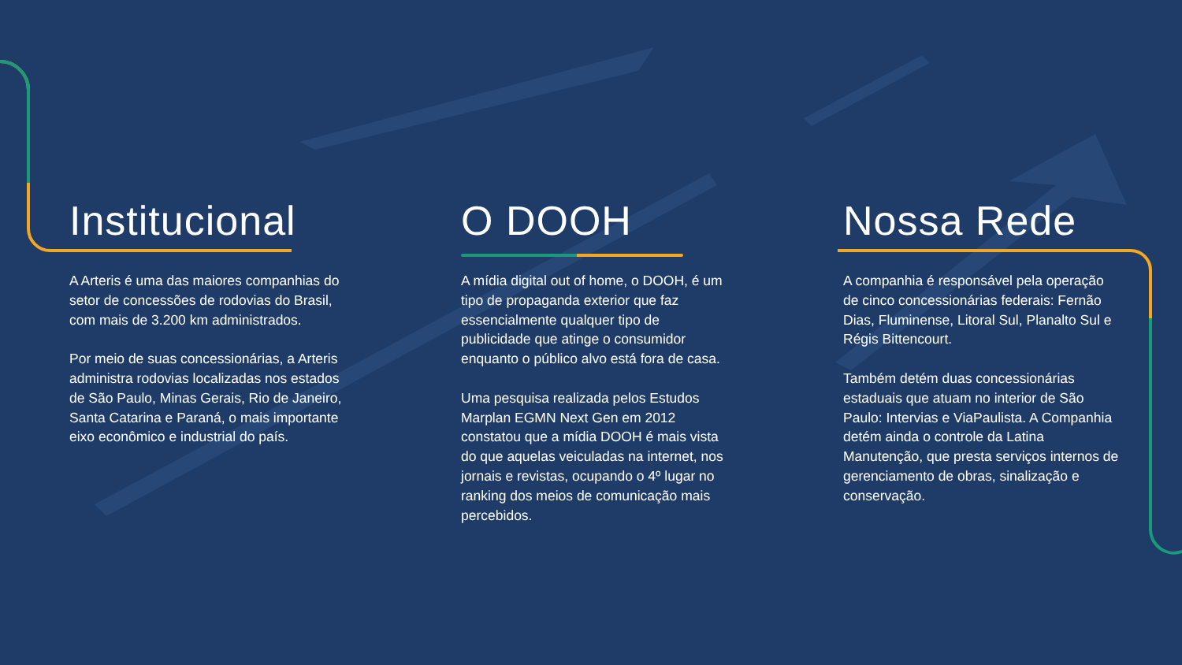Institucional
A Arteris é uma das maiores companhias do setor de concessões de rodovias do Brasil, com mais de 3.200 km administrados.
Por meio de suas concessionárias, a Arteris administra rodovias localizadas nos estados de São Paulo, Minas Gerais, Rio de Janeiro, Santa Catarina e Paraná, o mais importante eixo econômico e industrial do país.
O DOOH
A mídia digital out of home, o DOOH, é um tipo de propaganda exterior que faz essencialmente qualquer tipo de publicidade que atinge o consumidor enquanto o público alvo está fora de casa.
Uma pesquisa realizada pelos Estudos Marplan EGMN Next Gen em 2012 constatou que a mídia DOOH é mais vista do que aquelas veiculadas na internet, nos jornais e revistas, ocupando o 4º lugar no ranking dos meios de comunicação mais percebidos.
Nossa Rede
A companhia é responsável pela operação de cinco concessionárias federais: Fernão Dias, Fluminense, Litoral Sul, Planalto Sul e Régis Bittencourt.
Também detém duas concessionárias estaduais que atuam no interior de São Paulo: Intervias e ViaPaulista. A Companhia detém ainda o controle da Latina Manutenção, que presta serviços internos de gerenciamento de obras, sinalização e conservação.